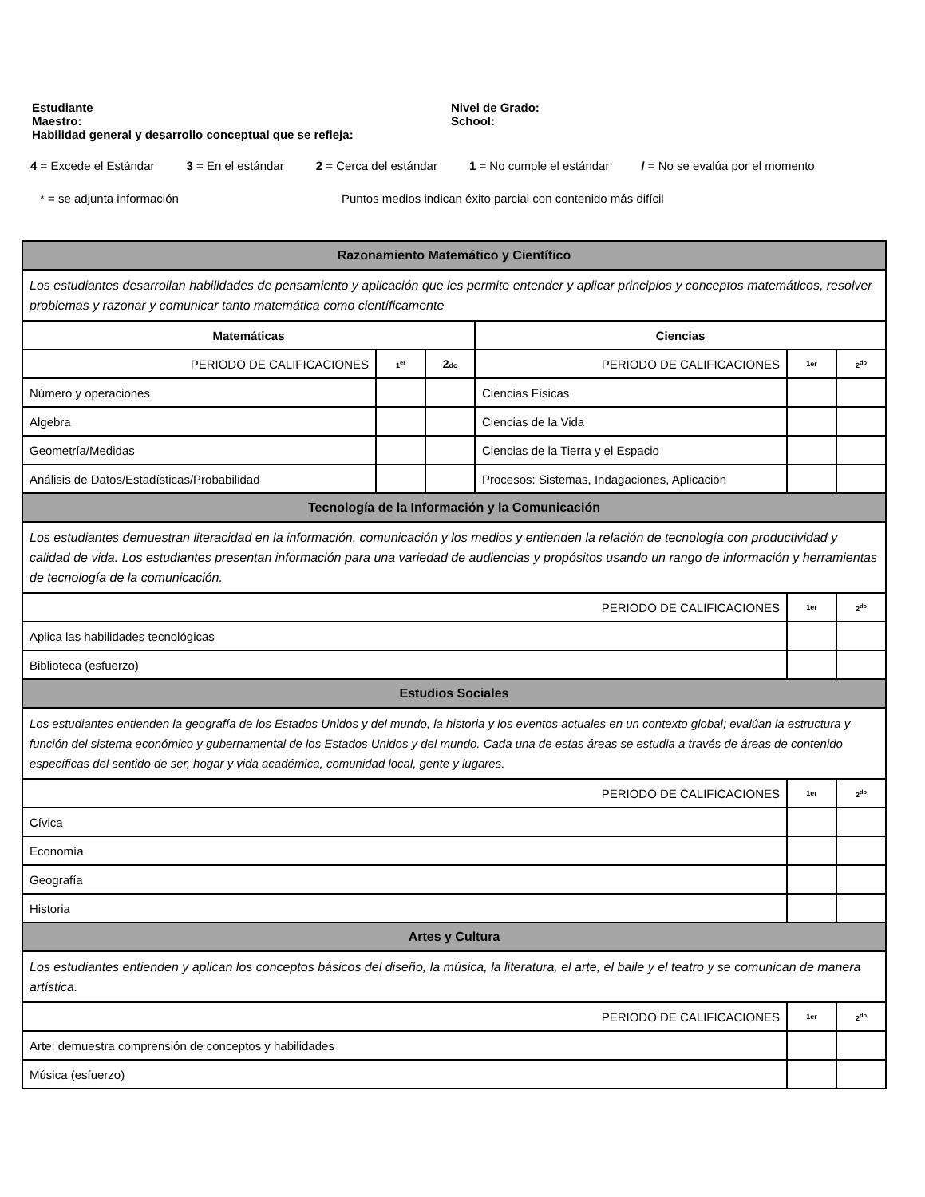Estudiante
Maestro:
Nivel de Grado:
School:
Habilidad general y desarrollo conceptual que se refleja:
4 = Excede el Estándar 3 = En el estándar 2 = Cerca del estándar 1 = No cumple el estándar / = No se evalúa por el momento
* = se adjunta información Puntos medios indican éxito parcial con contenido más difícil
| Razonamiento Matemático y Científico | | | | | |
| Los estudiantes desarrollan habilidades de pensamiento y aplicación que les permite entender y aplicar principios y conceptos matemáticos, resolver problemas y razonar y comunicar tanto matemática como científicamente | | | | | |
| Matemáticas | | | Ciencias | | |
| PERIODO DE CALIFICACIONES | 1<sup>er</sup> | 2 do | PERIODO DE CALIFICACIONES | 1er | 2<sup>do</sup> |
| Número y operaciones | | | Ciencias Físicas | | |
| Algebra | | | Ciencias de la Vida | | |
| Geometría/Medidas | | | Ciencias de la Tierra y el Espacio | | |
| Análisis de Datos/Estadísticas/Probabilidad | | | Procesos: Sistemas, Indagaciones, Aplicación | | |
| Tecnología de la Información y la Comunicación | | | | | |
| Los estudiantes demuestran literacidad en la información, comunicación y los medios y entienden la relación de tecnología con productividad y calidad de vida. Los estudiantes presentan información para una variedad de audiencias y propósitos usando un rango de información y herramientas de tecnología de la comunicación. | | | | | |
| PERIODO DE CALIFICACIONES | | | | 1er | 2<sup>do</sup> |
| Aplica las habilidades tecnológicas | | | | | |
| Biblioteca (esfuerzo) | | | | | |
| Estudios Sociales | | | | | |
| Los estudiantes entienden la geografía de los Estados Unidos y del mundo, la historia y los eventos actuales en un contexto global; evalúan la estructura y función del sistema económico y gubernamental de los Estados Unidos y del mundo. Cada una de estas áreas se estudia a través de áreas de contenido específicas del sentido de ser, hogar y vida académica, comunidad local, gente y lugares. | | | | | |
| PERIODO DE CALIFICACIONES | | | | 1er | 2<sup>do</sup> |
| Cívica | | | | | |
| Economía | | | | | |
| Geografía | | | | | |
| Historia | | | | | |
| Artes y Cultura | | | | | |
| Los estudiantes entienden y aplican los conceptos básicos del diseño, la música, la literatura, el arte, el baile y el teatro y se comunican de manera artística. | | | | | |
| PERIODO DE CALIFICACIONES | | | | 1er | 2<sup>do</sup> |
| Arte: demuestra comprensión de conceptos y habilidades | | | | | |
| Música (esfuerzo) | | | | | |